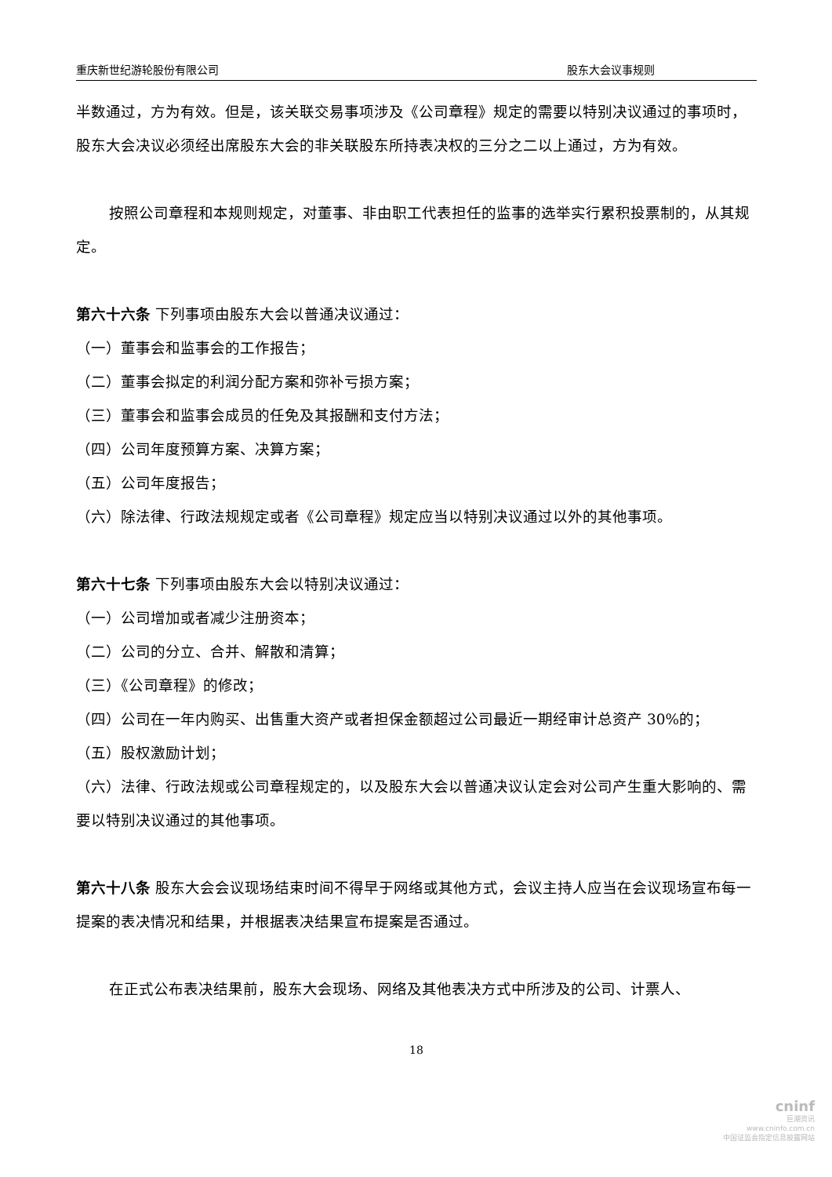重庆新世纪游轮股份有限公司 股东大会议事规则
半数通过，方为有效。但是，该关联交易事项涉及《公司章程》规定的需要以特别决议通过的事项时，股东大会决议必须经出席股东大会的非关联股东所持表决权的三分之二以上通过，方为有效。
按照公司章程和本规则规定，对董事、非由职工代表担任的监事的选举实行累积投票制的，从其规定。
第六十六条 下列事项由股东大会以普通决议通过：
（一）董事会和监事会的工作报告；
（二）董事会拟定的利润分配方案和弥补亏损方案；
（三）董事会和监事会成员的任免及其报酬和支付方法；
（四）公司年度预算方案、决算方案；
（五）公司年度报告；
（六）除法律、行政法规规定或者《公司章程》规定应当以特别决议通过以外的其他事项。
第六十七条 下列事项由股东大会以特别决议通过：
（一）公司增加或者减少注册资本；
（二）公司的分立、合并、解散和清算；
（三）《公司章程》的修改；
（四）公司在一年内购买、出售重大资产或者担保金额超过公司最近一期经审计总资产 30%的；
（五）股权激励计划；
（六）法律、行政法规或公司章程规定的，以及股东大会以普通决议认定会对公司产生重大影响的、需要以特别决议通过的其他事项。
第六十八条 股东大会会议现场结束时间不得早于网络或其他方式，会议主持人应当在会议现场宣布每一提案的表决情况和结果，并根据表决结果宣布提案是否通过。
在正式公布表决结果前，股东大会现场、网络及其他表决方式中所涉及的公司、计票人、
18
cninf
巨潮资讯
www.cninfo.com.cn
中国证监会指定信息披露网站